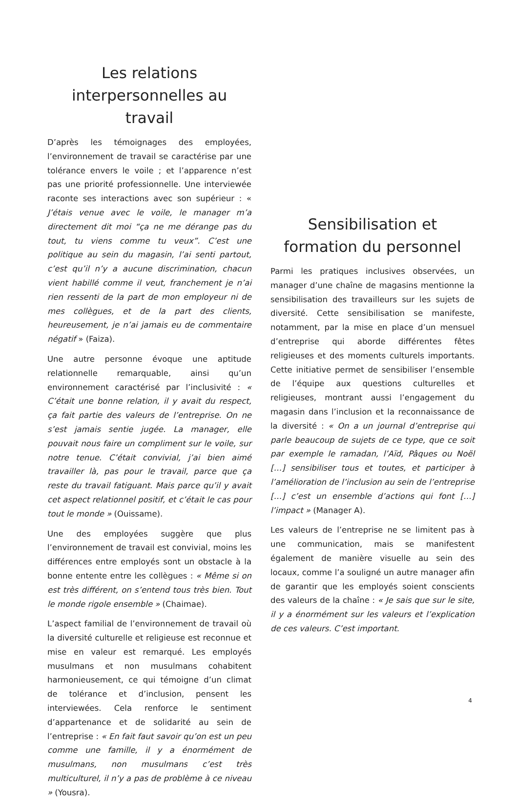Les relations interpersonnelles au travail
D’après les témoignages des employées, l’environnement de travail se caractérise par une tolérance envers le voile ; et l’apparence n’est pas une priorité professionnelle. Une interviewée raconte ses interactions avec son supérieur : « J’étais venue avec le voile, le manager m’a directement dit moi “ça ne me dérange pas du tout, tu viens comme tu veux”. C’est une politique au sein du magasin, l’ai senti partout, c’est qu’il n’y a aucune discrimination, chacun vient habillé comme il veut, franchement je n’ai rien ressenti de la part de mon employeur ni de mes collègues, et de la part des clients, heureusement, je n’ai jamais eu de commentaire négatif » (Faiza).
Une autre personne évoque une aptitude relationnelle remarquable, ainsi qu’un environnement caractérisé par l’inclusivité : « C’était une bonne relation, il y avait du respect, ça fait partie des valeurs de l’entreprise. On ne s’est jamais sentie jugée. La manager, elle pouvait nous faire un compliment sur le voile, sur notre tenue. C’était convivial, j’ai bien aimé travailler là, pas pour le travail, parce que ça reste du travail fatiguant. Mais parce qu’il y avait cet aspect relationnel positif, et c’était le cas pour tout le monde » (Ouissame).
Une des employées suggère que plus l’environnement de travail est convivial, moins les différences entre employés sont un obstacle à la bonne entente entre les collègues : « Même si on est très différent, on s’entend tous très bien. Tout le monde rigole ensemble » (Chaimae).
L’aspect familial de l’environnement de travail où la diversité culturelle et religieuse est reconnue et mise en valeur est remarqué. Les employés musulmans et non musulmans cohabitent harmonieusement, ce qui témoigne d’un climat de tolérance et d’inclusion, pensent les interviewées. Cela renforce le sentiment d’appartenance et de solidarité au sein de l’entreprise : « En fait faut savoir qu’on est un peu comme une famille, il y a énormément de musulmans, non musulmans c’est très multiculturel, il n’y a pas de problème à ce niveau » (Yousra).
Sensibilisation et formation du personnel
Parmi les pratiques inclusives observées, un manager d’une chaîne de magasins mentionne la sensibilisation des travailleurs sur les sujets de diversité. Cette sensibilisation se manifeste, notamment, par la mise en place d’un mensuel d’entreprise qui aborde différentes fêtes religieuses et des moments culturels importants. Cette initiative permet de sensibiliser l’ensemble de l’équipe aux questions culturelles et religieuses, montrant aussi l’engagement du magasin dans l’inclusion et la reconnaissance de la diversité : « On a un journal d’entreprise qui parle beaucoup de sujets de ce type, que ce soit par exemple le ramadan, l’Aïd, Pâques ou Noël […] sensibiliser tous et toutes, et participer à l’amélioration de l’inclusion au sein de l’entreprise […] c’est un ensemble d’actions qui font […] l’impact » (Manager A).
Les valeurs de l’entreprise ne se limitent pas à une communication, mais se manifestent également de manière visuelle au sein des locaux, comme l’a souligné un autre manager afin de garantir que les employés soient conscients des valeurs de la chaîne : « Je sais que sur le site, il y a énormément sur les valeurs et l’explication de ces valeurs. C’est important.
4